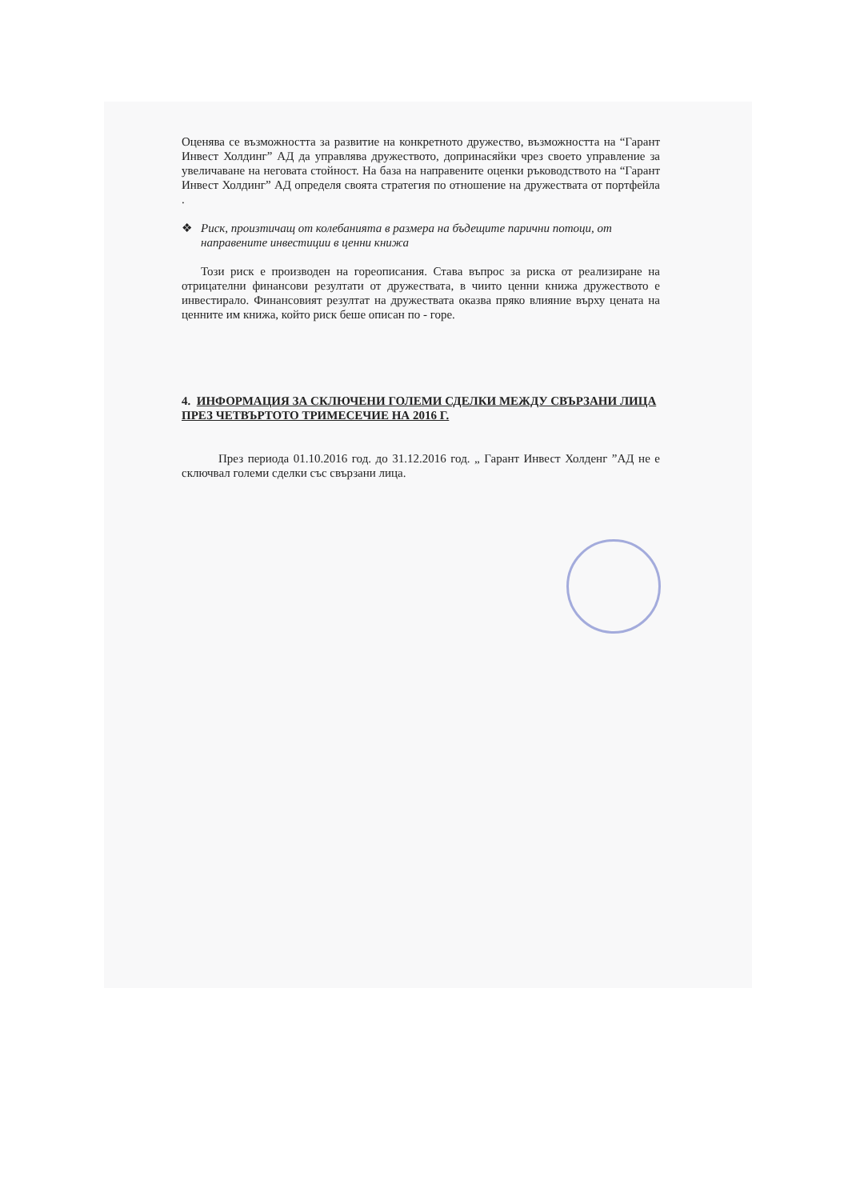Оценява се възможността за развитие на конкретното дружество, възможността на “Гарант Инвест Холдинг” АД да управлява дружеството, допринасяйки чрез своето управление за увеличаване на неговата стойност. На база на направените оценки ръководството на “Гарант Инвест Холдинг” АД определя своята стратегия по отношение на дружествата от портфейла .
❖ Риск, произтичащ от колебанията в размера на бъдещите парични потоци, от направените инвестиции в ценни книжа
Този риск е производен на гореописания. Става въпрос за риска от реализиране на отрицателни финансови резултати от дружествата, в чиито ценни книжа дружеството е инвестирало. Финансовият резултат на дружествата оказва пряко влияние върху цената на ценните им книжа, който риск беше описан по - горе.
4. ИНФОРМАЦИЯ ЗА СКЛЮЧЕНИ ГОЛЕМИ СДЕЛКИ МЕЖДУ СВЪРЗАНИ ЛИЦА ПРЕЗ ЧЕТВЪРТОТО ТРИМЕСЕЧИЕ НА 2016 Г.
През периода 01.10.2016 год. до 31.12.2016 год. „ Гарант Инвест Холденг ”АД не е сключвал големи сделки със свързани лица.